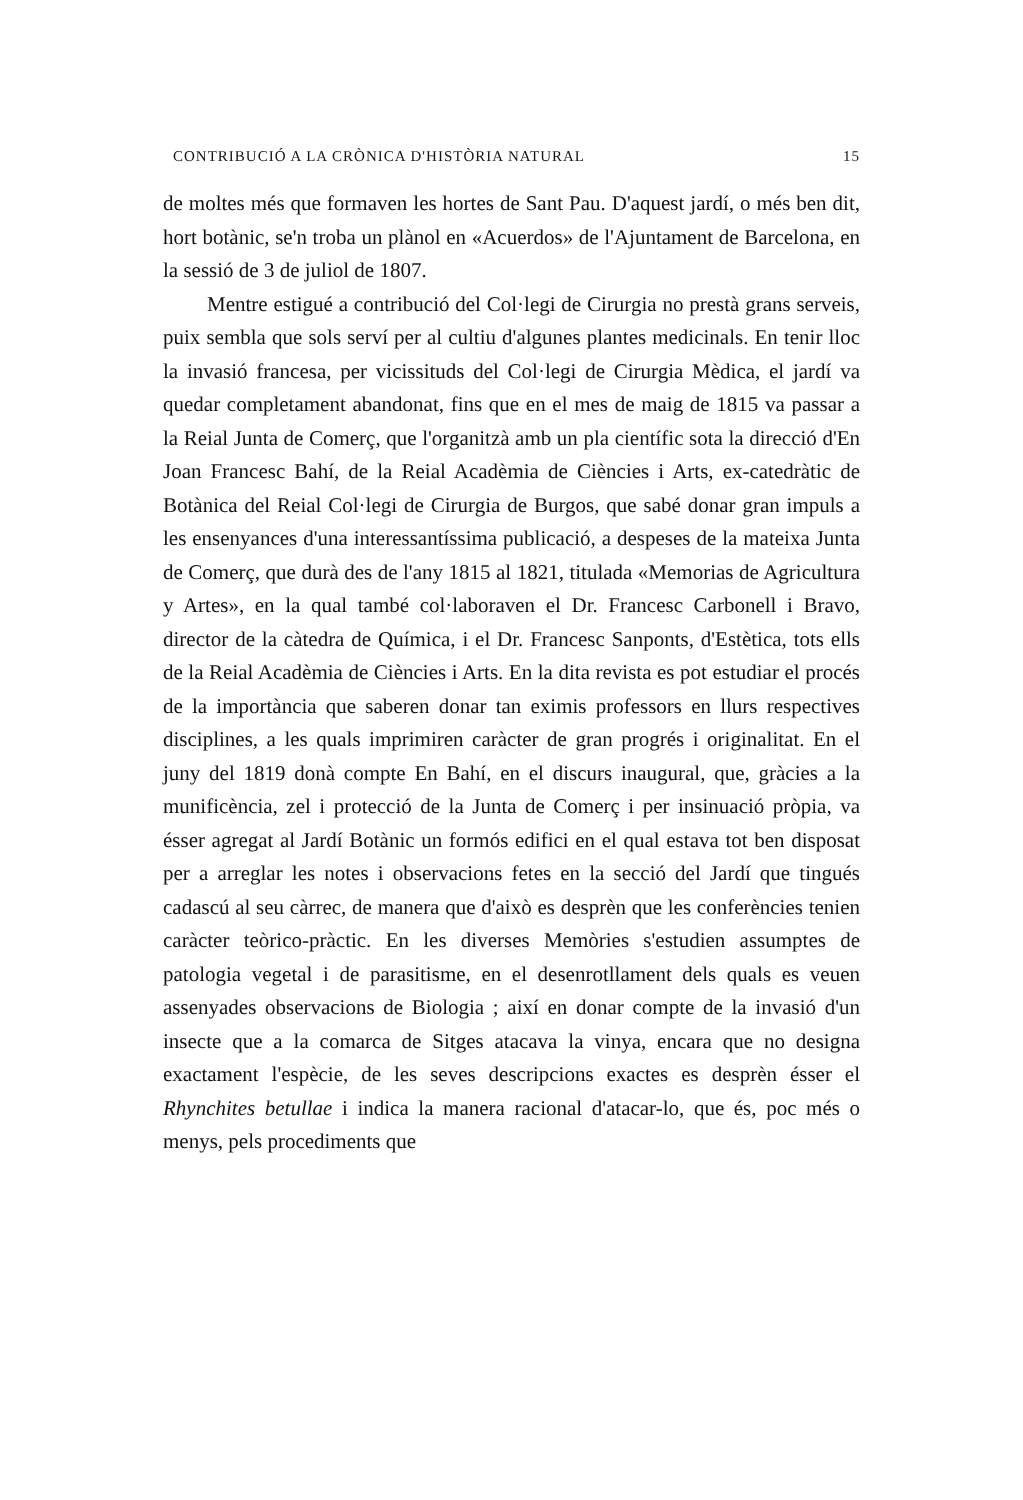CONTRIBUCIÓ A LA CRÒNICA D'HISTÒRIA NATURAL 15
de moltes més que formaven les hortes de Sant Pau. D'aquest jardí, o més ben dit, hort botànic, se'n troba un plànol en «Acuerdos» de l'Ajuntament de Barcelona, en la sessió de 3 de juliol de 1807.
Mentre estigué a contribució del Col·legi de Cirurgia no prestà grans serveis, puix sembla que sols serví per al cultiu d'algunes plantes medicinals. En tenir lloc la invasió francesa, per vicissituds del Col·legi de Cirurgia Mèdica, el jardí va quedar completament abandonat, fins que en el mes de maig de 1815 va passar a la Reial Junta de Comerç, que l'organitzà amb un pla científic sota la direcció d'En Joan Francesc Bahí, de la Reial Acadèmia de Ciències i Arts, ex-catedràtic de Botànica del Reial Col·legi de Cirurgia de Burgos, que sabé donar gran impuls a les ensenyances d'una interessantíssima publicació, a despeses de la mateixa Junta de Comerç, que durà des de l'any 1815 al 1821, titulada «Memorias de Agricultura y Artes», en la qual també col·laboraven el Dr. Francesc Carbonell i Bravo, director de la càtedra de Química, i el Dr. Francesc Sanponts, d'Estètica, tots ells de la Reial Acadèmia de Ciències i Arts. En la dita revista es pot estudiar el procés de la importància que saberen donar tan eximis professors en llurs respectives disciplines, a les quals imprimiren caràcter de gran progrés i originalitat. En el juny del 1819 donà compte En Bahí, en el discurs inaugural, que, gràcies a la munificència, zel i protecció de la Junta de Comerç i per insinuació pròpia, va ésser agregat al Jardí Botànic un formós edifici en el qual estava tot ben disposat per a arreglar les notes i observacions fetes en la secció del Jardí que tingués cadascú al seu càrrec, de manera que d'això es desprèn que les conferències tenien caràcter teòrico-pràctic. En les diverses Memòries s'estudien assumptes de patologia vegetal i de parasitisme, en el desenrotllament dels quals es veuen assenyades observacions de Biologia ; així en donar compte de la invasió d'un insecte que a la comarca de Sitges atacava la vinya, encara que no designa exactament l'espècie, de les seves descripcions exactes es desprèn ésser el Rhynchites betullae i indica la manera racional d'atacar-lo, que és, poc més o menys, pels procediments que